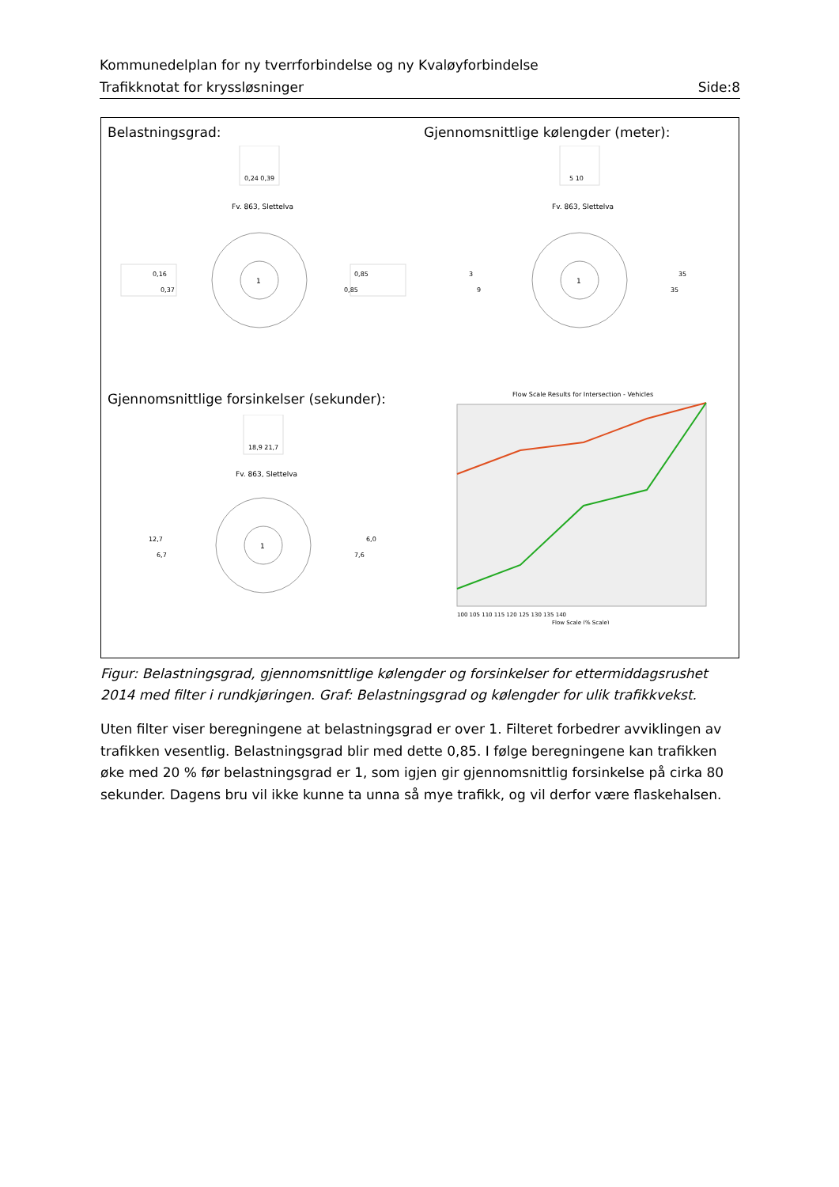Kommunedelplan for ny tverrforbindelse og ny Kvaløyforbindelse
Trafikknotat for kryssløsninger Side:8
Belastningsgrad:
Gjennomsnittlige kølengder (meter):
0,24 0,39
Fv. 863, Slettelva
1
0,16
0,37
0,85
0,85
5 10
Fv. 863, Slettelva
1
3
9
35
35
Gjennomsnittlige forsinkelser (sekunder):
18,9 21,7
Fv. 863, Slettelva
1
12,7
6,7
6,0
7,6
Flow Scale Results for Intersection - Vehicles
100 105 110 115 120 125 130 135 140
Flow Scale (% Scale)
Figur: Belastningsgrad, gjennomsnittlige kølengder og forsinkelser for ettermiddagsrushet 2014 med filter i rundkjøringen. Graf: Belastningsgrad og kølengder for ulik trafikkvekst.
Uten filter viser beregningene at belastningsgrad er over 1. Filteret forbedrer avviklingen av trafikken vesentlig. Belastningsgrad blir med dette 0,85. I følge beregningene kan trafikken øke med 20 % før belastningsgrad er 1, som igjen gir gjennomsnittlig forsinkelse på cirka 80 sekunder. Dagens bru vil ikke kunne ta unna så mye trafikk, og vil derfor være flaskehalsen.